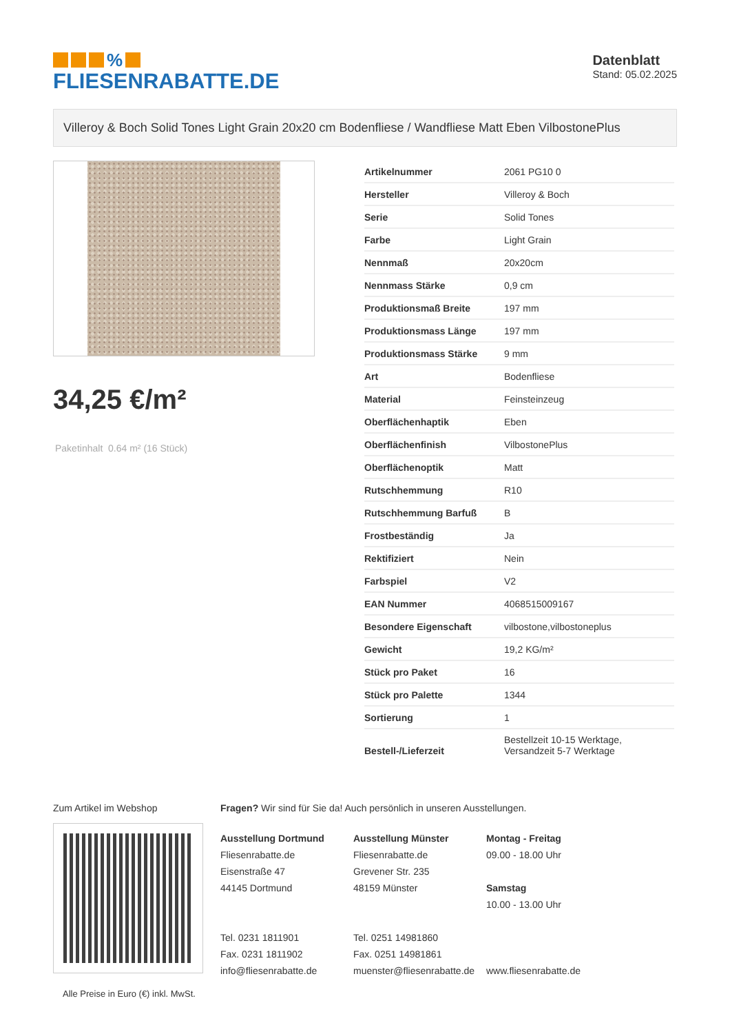%
FLIESENRABATTE.DE
Datenblatt
Stand: 05.02.2025
Villeroy & Boch Solid Tones Light Grain 20x20 cm Bodenfliese / Wandfliese Matt Eben VilbostonePlus
34,25 €/m²
Paketinhalt 0.64 m² (16 Stück)
| Artikelnummer | 2061 PG10 0 |
| Hersteller | Villeroy & Boch |
| Serie | Solid Tones |
| Farbe | Light Grain |
| Nennmaß | 20x20cm |
| Nennmass Stärke | 0,9 cm |
| Produktionsmaß Breite | 197 mm |
| Produktionsmass Länge | 197 mm |
| Produktionsmass Stärke | 9 mm |
| Art | Bodenfliese |
| Material | Feinsteinzeug |
| Oberflächenhaptik | Eben |
| Oberflächenfinish | VilbostonePlus |
| Oberflächenoptik | Matt |
| Rutschhemmung | R10 |
| Rutschhemmung Barfuß | B |
| Frostbeständig | Ja |
| Rektifiziert | Nein |
| Farbspiel | V2 |
| EAN Nummer | 4068515009167 |
| Besondere Eigenschaft | vilbostone,vilbostoneplus |
| Gewicht | 19,2 KG/m² |
| Stück pro Paket | 16 |
| Stück pro Palette | 1344 |
| Sortierung | 1 |
| Bestell-/Lieferzeit | Bestellzeit 10-15 Werktage, Versandzeit 5-7 Werktage |
Zum Artikel im Webshop
Alle Preise in Euro (€) inkl. MwSt.
Fragen? Wir sind für Sie da! Auch persönlich in unseren Ausstellungen.
Ausstellung Dortmund
Fliesenrabatte.de
Eisenstraße 47
44145 Dortmund
Tel. 0231 1811901
Fax. 0231 1811902
info@fliesenrabatte.de
Ausstellung Münster
Fliesenrabatte.de
Grevener Str. 235
48159 Münster
Tel. 0251 14981860
Fax. 0251 14981861
muenster@fliesenrabatte.de
Montag - Freitag
09.00 - 18.00 Uhr
Samstag
10.00 - 13.00 Uhr
www.fliesenrabatte.de